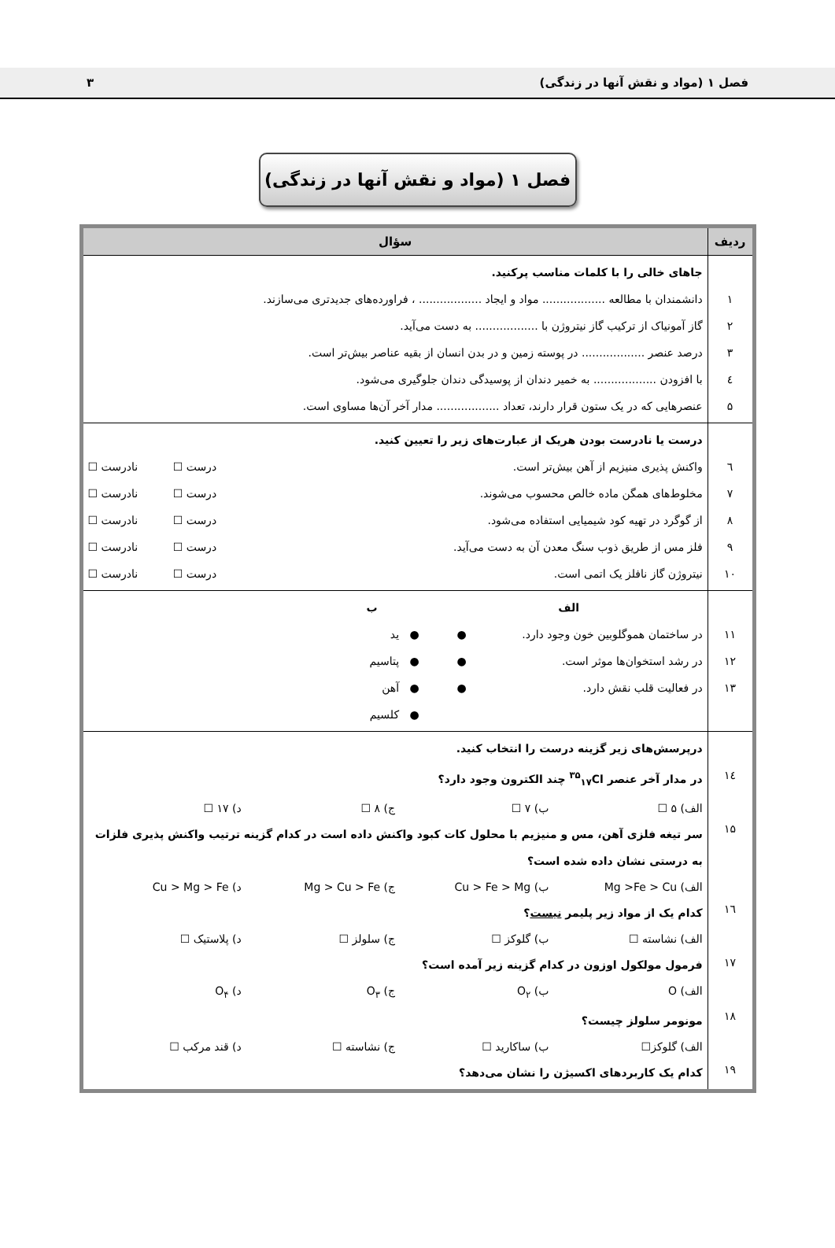فصل ۱ (مواد و نقش آنها در زندگی) ۳
فصل ۱ (مواد و نقش آنها در زندگی)
| ردیف | سؤال |
| --- | --- |
| ۱ ۲ ۳ ٤ ۵ | جاهای خالی را با کلمات مناسب پرکنید. دانشمندان با مطالعه .................. مواد و ایجاد .................. ، فراورده‌های جدیدتری می‌سازند. گاز آمونیاک از ترکیب گاز نیتروژن با .................. به دست می‌آید. درصد عنصر .................. در پوسته زمین و در بدن انسان از بقیه عناصر بیش‌تر است. با افزودن .................. به خمیر دندان از پوسیدگی دندان جلوگیری می‌شود. عنصرهایی که در یک ستون قرار دارند، تعداد .................. مدار آخر آن‌ها مساوی است. |
| ٦ ٧ ٨ ٩ ١٠ | درست یا نادرست بودن هریک از عبارت‌های زیر را تعیین کنید. واکنش پذیری منیزیم از آهن بیش‌تر است. درست ☐ نادرست ☐ مخلوط‌های همگن ماده خالص محسوب می‌شوند. درست ☐ نادرست ☐ از گوگرد در تهیه کود شیمیایی استفاده می‌شود. درست ☐ نادرست ☐ فلز مس از طریق ذوب سنگ معدن آن به دست می‌آید. درست ☐ نادرست ☐ نیتروژن گاز نافلز یک اتمی است. درست ☐ نادرست ☐ |
| ١١ ١٢ ١٣ | الف ب در ساختمان هموگلوبین خون وجود دارد. ● ● ید در رشد استخوان‌ها موثر است. ● ● پتاسیم در فعالیت قلب نقش دارد. ● ● آهن ● کلسیم |
| ١٤ ١۵ ١٦ ١٧ ١٨ ١٩ | درپرسش‌های زیر گزینه درست را انتخاب کنید. در مدار آخر عنصر <sup>۳۵</sup><sub>۱۷</sub>Cl چند الکترون وجود دارد؟ الف) ۵ ☐ ب) ۷ ☐ ج) ۸ ☐ د) ۱۷ ☐ سر تیغه فلزی آهن، مس و منیزیم با محلول کات کبود واکنش داده است در کدام گزینه ترتیب واکنش پذیری فلزات به درستی نشان داده شده است؟ الف) Mg >Fe > Cu ب) Cu > Fe > Mg ج) Mg > Cu > Fe د) Cu > Mg > Fe کدام یک از مواد زیر پلیمر نیست ؟ الف) نشاسته ☐ ب) گلوکز ☐ ج) سلولز ☐ د) پلاستیک ☐ فرمول مولکول اوزون در کدام گزینه زیر آمده است؟ الف) O ب) O<sub>۲</sub> ج) O<sub>۳</sub> د) O<sub>۴</sub> مونومر سلولز چیست؟ الف) گلوکز☐ ب) ساکارید ☐ ج) نشاسته ☐ د) قند مرکب ☐ کدام یک کاربردهای اکسیژن را نشان می‌دهد؟ |